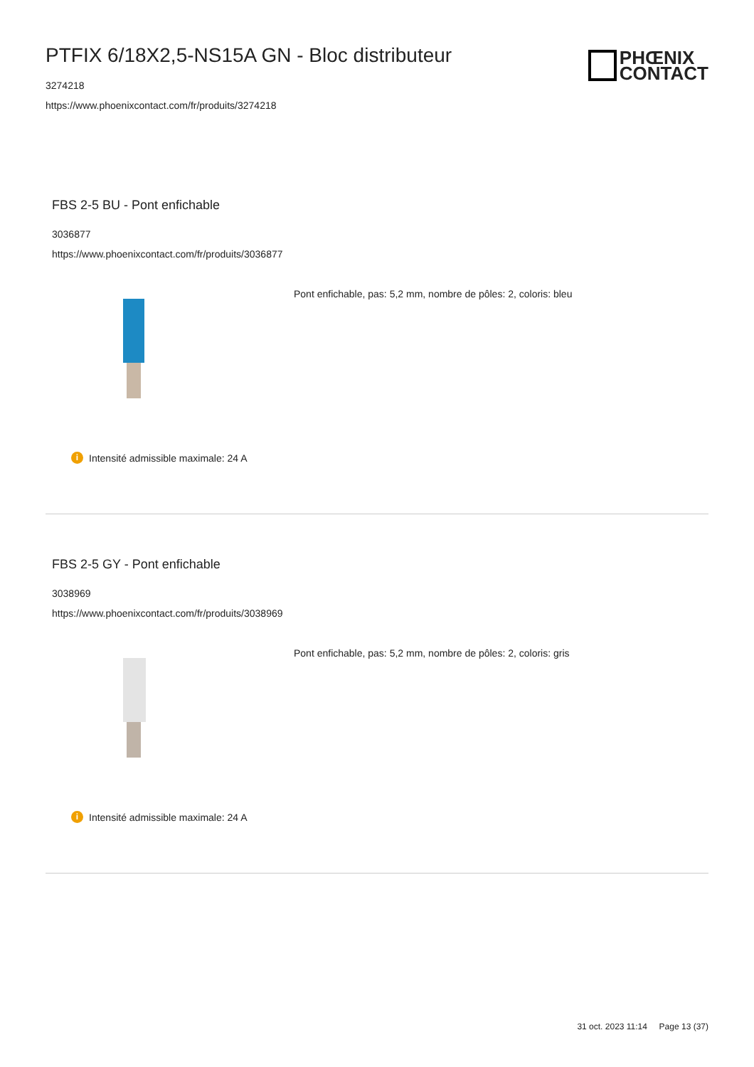PTFIX 6/18X2,5-NS15A GN - Bloc distributeur
3274218
https://www.phoenixcontact.com/fr/produits/3274218
PHŒNIX
CONTACT
FBS 2-5 BU - Pont enfichable
3036877
https://www.phoenixcontact.com/fr/produits/3036877
Pont enfichable, pas: 5,2 mm, nombre de pôles: 2, coloris: bleu
i Intensité admissible maximale: 24 A
FBS 2-5 GY - Pont enfichable
3038969
https://www.phoenixcontact.com/fr/produits/3038969
Pont enfichable, pas: 5,2 mm, nombre de pôles: 2, coloris: gris
i Intensité admissible maximale: 24 A
31 oct. 2023 11:14 Page 13 (37)